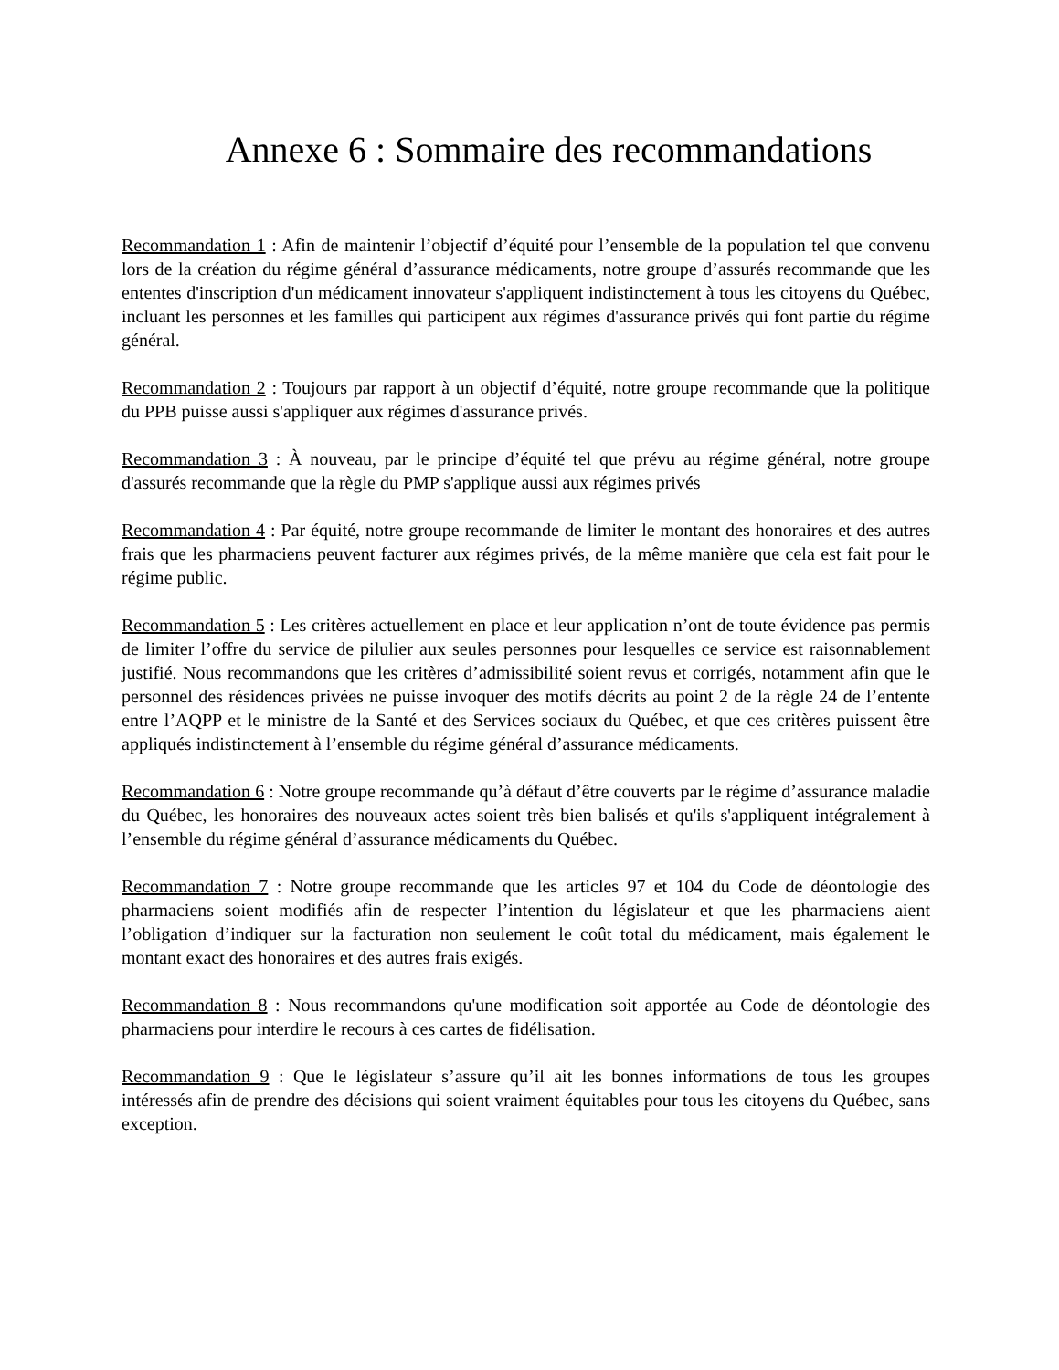Annexe 6 : Sommaire des recommandations
Recommandation 1 : Afin de maintenir l’objectif d’équité pour l’ensemble de la population tel que convenu lors de la création du régime général d’assurance médicaments, notre groupe d’assurés recommande que les ententes d'inscription d'un médicament innovateur s'appliquent indistinctement à tous les citoyens du Québec, incluant les personnes et les familles qui participent aux régimes d'assurance privés qui font partie du régime général.
Recommandation 2 : Toujours par rapport à un objectif d’équité, notre groupe recommande que la politique du PPB puisse aussi s'appliquer aux régimes d'assurance privés.
Recommandation 3 : À nouveau, par le principe d’équité tel que prévu au régime général, notre groupe d'assurés recommande que la règle du PMP s'applique aussi aux régimes privés
Recommandation 4 : Par équité, notre groupe recommande de limiter le montant des honoraires et des autres frais que les pharmaciens peuvent facturer aux régimes privés, de la même manière que cela est fait pour le régime public.
Recommandation 5 : Les critères actuellement en place et leur application n’ont de toute évidence pas permis de limiter l’offre du service de pilulier aux seules personnes pour lesquelles ce service est raisonnablement justifié. Nous recommandons que les critères d’admissibilité soient revus et corrigés, notamment afin que le personnel des résidences privées ne puisse invoquer des motifs décrits au point 2 de la règle 24 de l’entente entre l’AQPP et le ministre de la Santé et des Services sociaux du Québec, et que ces critères puissent être appliqués indistinctement à l’ensemble du régime général d’assurance médicaments.
Recommandation 6 : Notre groupe recommande qu’à défaut d’être couverts par le régime d’assurance maladie du Québec, les honoraires des nouveaux actes soient très bien balisés et qu'ils s'appliquent intégralement à l’ensemble du régime général d’assurance médicaments du Québec.
Recommandation 7 : Notre groupe recommande que les articles 97 et 104 du Code de déontologie des pharmaciens soient modifiés afin de respecter l’intention du législateur et que les pharmaciens aient l’obligation d’indiquer sur la facturation non seulement le coût total du médicament, mais également le montant exact des honoraires et des autres frais exigés.
Recommandation 8 : Nous recommandons qu'une modification soit apportée au Code de déontologie des pharmaciens pour interdire le recours à ces cartes de fidélisation.
Recommandation 9 : Que le législateur s’assure qu’il ait les bonnes informations de tous les groupes intéressés afin de prendre des décisions qui soient vraiment équitables pour tous les citoyens du Québec, sans exception.